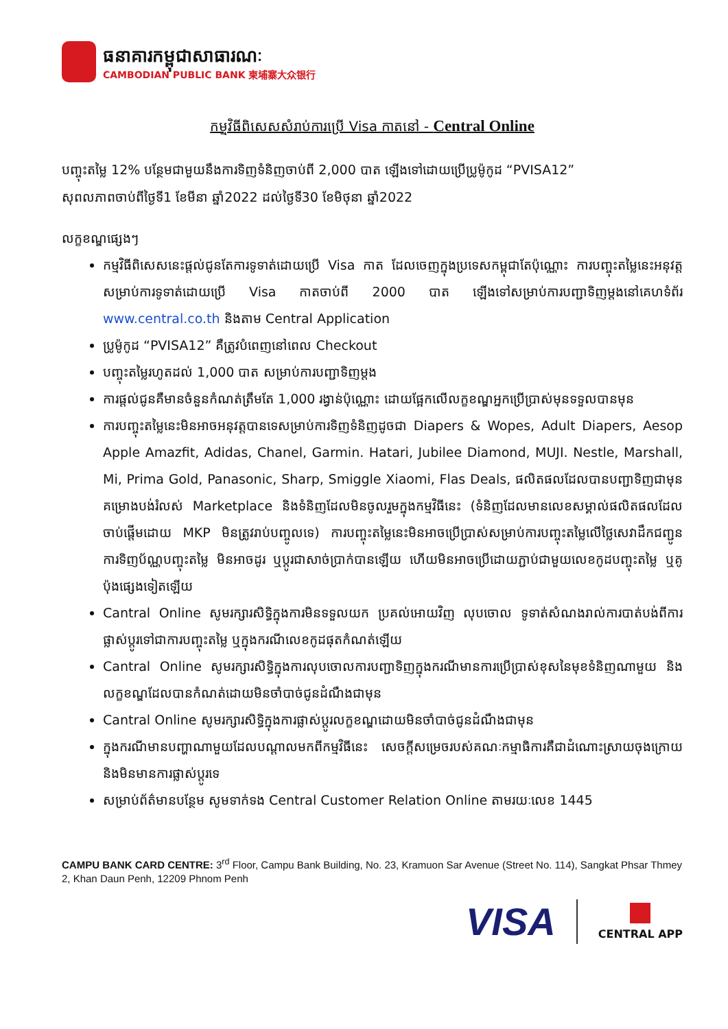ធនាគារកម្ពុជាសាធារណៈ
CAMBODIAN PUBLIC BANK 柬埔寨大众银行
កម្មវិធីពិសេសសំរាប់ការប្រើ Visa កាតនៅ - Central Online
បញ្ចុះតម្លៃ 12% បន្ថែមជាមួយនឹងការទិញទំនិញចាប់ពី 2,000 បាត ឡើងទៅដោយប្រើប្រូម៉ូកូដ “PVISA12”
សុពលភាពចាប់ពីថ្ងៃទី1 ខែមីនា ឆ្នាំ2022 ដល់ថ្ងៃទី30 ខែមិថុនា ឆ្នាំ2022
លក្ខខណ្ឌផ្សេងៗ
កម្មវិធីពិសេសនេះផ្តល់ជូនតែការទូទាត់ដោយប្រើ Visa កាត ដែលចេញក្នុងប្រទេសកម្ពុជាតែប៉ុណ្ណោះ ការបញ្ចុះតម្លៃនេះអនុវត្តសម្រាប់ការទូទាត់ដោយប្រើ Visa កាតចាប់ពី 2000 បាត ឡើងទៅសម្រាប់ការបញ្ជាទិញម្តងនៅគេហទំព័រ www.central.co.th និងតាម Central Application
ប្រូម៉ូកូដ “PVISA12” គឺត្រូវបំពេញនៅពេល Checkout
បញ្ចុះតម្លៃរហូតដល់ 1,000 បាត សម្រាប់ការបញ្ជាទិញម្តង
ការផ្តល់ជូនគឺមានចំនួនកំណត់ត្រឹមតែ 1,000 រង្វាន់ប៉ុណ្ណោះ ដោយផ្អែកលើលក្ខខណ្ឌអ្នកប្រើប្រាស់មុនទទួលបានមុន
ការបញ្ចុះតម្លៃនេះមិនអាចអនុវត្តបានទេសម្រាប់ការទិញទំនិញដូចជា Diapers & Wopes, Adult Diapers, Aesop Apple Amazfit, Adidas, Chanel, Garmin. Hatari, Jubilee Diamond, MUJI. Nestle, Marshall, Mi, Prima Gold, Panasonic, Sharp, Smiggle Xiaomi, Flas Deals, ផលិតផលដែលបានបញ្ជាទិញជាមុន គម្រោងបង់រំលស់ Marketplace និងទំនិញដែលមិនចូលរួមក្នុងកម្មវិធីនេះ (ទំនិញដែលមានលេខសម្គាល់ផលិតផលដែលចាប់ផ្តើមដោយ MKP មិនត្រូវរាប់បញ្ចូលទេ) ការបញ្ចុះតម្លៃនេះមិនអាចប្រើប្រាស់សម្រាប់ការបញ្ចុះតម្លៃលើថ្លៃសេវាដឹកជញ្ជូន ការទិញប័ណ្ណបញ្ចុះតម្លៃ មិនអាចដូរ ឬប្តូរជាសាច់ប្រាក់បានឡើយ ហើយមិនអាចប្រើដោយភ្ជាប់ជាមួយលេខកូដបញ្ចុះតម្លៃ ឬគូប៉ុងផ្សេងទៀតឡើយ
Cantral Online សូមរក្សារសិទ្ធិក្នុងការមិនទទួលយក ប្រគល់អោយវិញ លុបចោល ទូទាត់សំណងរាល់ការបាត់បង់ពីការផ្លាស់ប្តូរទៅជាការបញ្ចុះតម្លៃ ឬក្នុងករណីលេខកូដផុតកំណត់ឡើយ
Cantral Online សូមរក្សារសិទ្ធិក្នុងការលុបចោលការបញ្ជាទិញក្នុងករណីមានការប្រើប្រាស់ខុសនៃមុខទំនិញណាមួយ និងលក្ខខណ្ឌដែលបានកំណត់ដោយមិនចាំបាច់ជូនដំណឹងជាមុន
Cantral Online សូមរក្សារសិទ្ធិក្នុងការផ្លាស់ប្តូរលក្ខខណ្ឌដោយមិនចាំបាច់ជូនដំណឹងជាមុន
ក្នុងករណីមានបញ្ហាណាមួយដែលបណ្តាលមកពីកម្មវិធីនេះ សេចក្តីសម្រេចរបស់គណៈកម្មាធិការគឺជាដំណោះស្រាយចុងក្រោយ និងមិនមានការផ្លាស់ប្តូរទេ
សម្រាប់ព័ត៌មានបន្ថែម សូមទាក់ទង Central Customer Relation Online តាមរយៈលេខ 1445
CAMPU BANK CARD CENTRE: 3<sup>rd</sup> Floor, Campu Bank Building, No. 23, Kramuon Sar Avenue (Street No. 114), Sangkat Phsar Thmey 2, Khan Daun Penh, 12209 Phnom Penh
VISA
CENTRAL APP